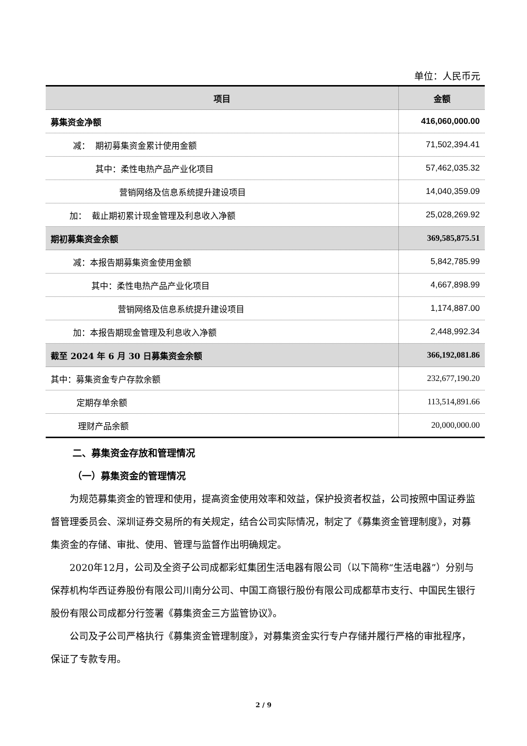单位：人民币元
| 项目 | 金额 |
| --- | --- |
| 募集资金净额 | 416,060,000.00 |
| 减： 期初募集资金累计使用金额 | 71,502,394.41 |
| 其中：柔性电热产品产业化项目 | 57,462,035.32 |
| 营销网络及信息系统提升建设项目 | 14,040,359.09 |
| 加： 截止期初累计现金管理及利息收入净额 | 25,028,269.92 |
| 期初募集资金余额 | 369,585,875.51 |
| 减：本报告期募集资金使用金额 | 5,842,785.99 |
| 其中：柔性电热产品产业化项目 | 4,667,898.99 |
| 营销网络及信息系统提升建设项目 | 1,174,887.00 |
| 加：本报告期现金管理及利息收入净额 | 2,448,992.34 |
| 截至 2024 年 6 月 30 日募集资金余额 | 366,192,081.86 |
| 其中：募集资金专户存款余额 | 232,677,190.20 |
| 定期存单余额 | 113,514,891.66 |
| 理财产品余额 | 20,000,000.00 |
二、募集资金存放和管理情况
（一）募集资金的管理情况
为规范募集资金的管理和使用，提高资金使用效率和效益，保护投资者权益，公司按照中国证券监督管理委员会、深圳证券交易所的有关规定，结合公司实际情况，制定了《募集资金管理制度》，对募集资金的存储、审批、使用、管理与监督作出明确规定。
2020年12月，公司及全资子公司成都彩虹集团生活电器有限公司（以下简称“生活电器”）分别与保荐机构华西证券股份有限公司川南分公司、中国工商银行股份有限公司成都草市支行、中国民生银行股份有限公司成都分行签署《募集资金三方监管协议》。
公司及子公司严格执行《募集资金管理制度》，对募集资金实行专户存储并履行严格的审批程序，保证了专款专用。
2 / 9